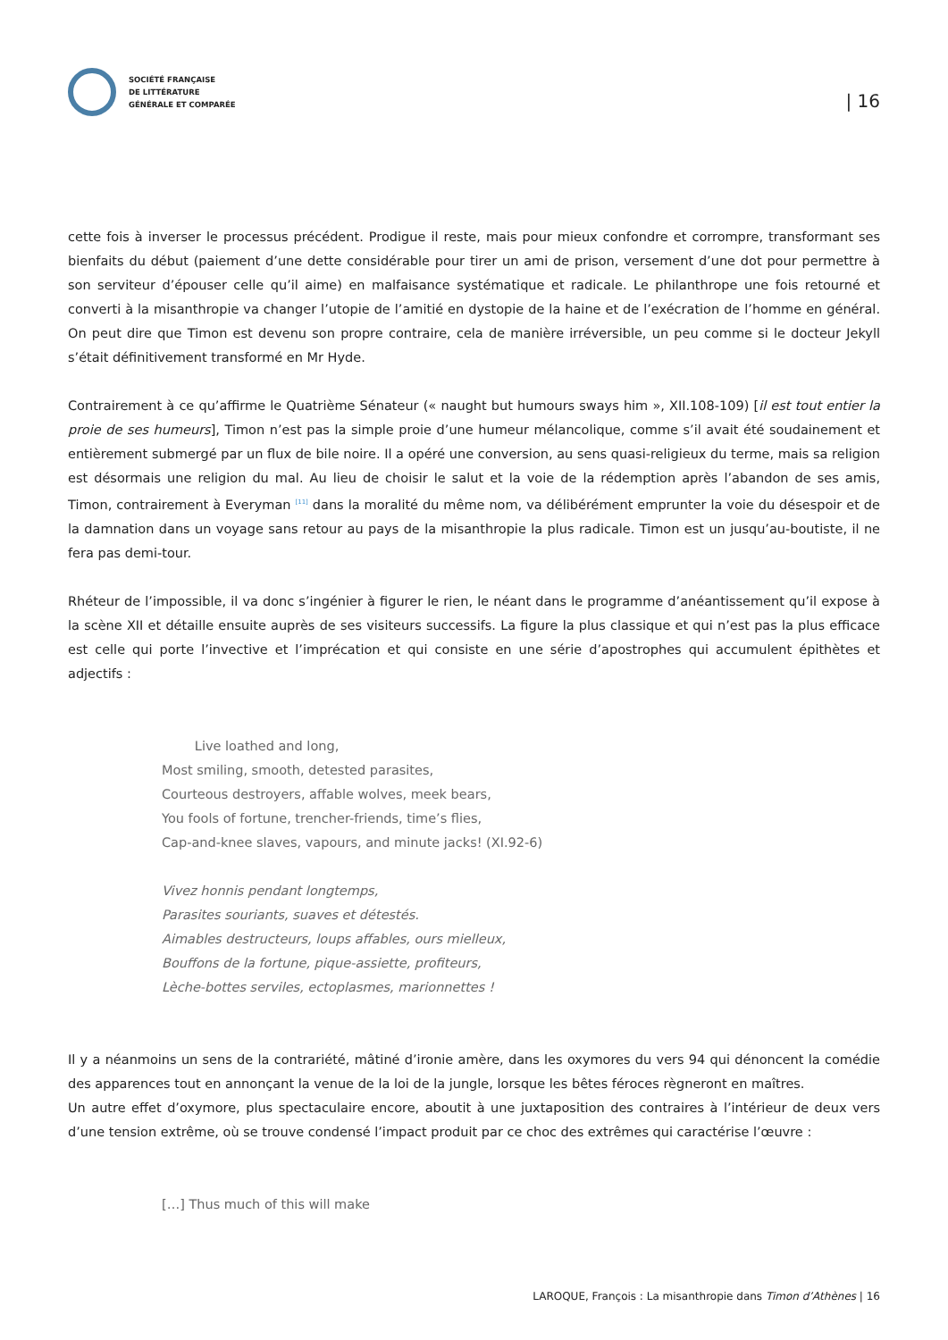SOCIÉTÉ FRANÇAISE
DE LITTÉRATURE
GÉNÉRALE ET COMPARÉE
| 16
cette fois à inverser le processus précédent. Prodigue il reste, mais pour mieux confondre et corrompre, transformant ses bienfaits du début (paiement d’une dette considérable pour tirer un ami de prison, versement d’une dot pour permettre à son serviteur d’épouser celle qu’il aime) en malfaisance systématique et radicale. Le philanthrope une fois retourné et converti à la misanthropie va changer l’utopie de l’amitié en dystopie de la haine et de l’exécration de l’homme en général. On peut dire que Timon est devenu son propre contraire, cela de manière irréversible, un peu comme si le docteur Jekyll s’était définitivement transformé en Mr Hyde.
Contrairement à ce qu’affirme le Quatrième Sénateur (« naught but humours sways him », XII.108-109) [il est tout entier la proie de ses humeurs], Timon n’est pas la simple proie d’une humeur mélancolique, comme s’il avait été soudainement et entièrement submergé par un flux de bile noire. Il a opéré une conversion, au sens quasi-religieux du terme, mais sa religion est désormais une religion du mal. Au lieu de choisir le salut et la voie de la rédemption après l’abandon de ses amis, Timon, contrairement à Everyman <sup>[11]</sup> dans la moralité du même nom, va délibérément emprunter la voie du désespoir et de la damnation dans un voyage sans retour au pays de la misanthropie la plus radicale. Timon est un jusqu’au-boutiste, il ne fera pas demi-tour.
Rhéteur de l’impossible, il va donc s’ingénier à figurer le rien, le néant dans le programme d’anéantissement qu’il expose à la scène XII et détaille ensuite auprès de ses visiteurs successifs. La figure la plus classique et qui n’est pas la plus efficace est celle qui porte l’invective et l’imprécation et qui consiste en une série d’apostrophes qui accumulent épithètes et adjectifs :
Live loathed and long,
Most smiling, smooth, detested parasites,
Courteous destroyers, affable wolves, meek bears,
You fools of fortune, trencher-friends, time’s flies,
Cap-and-knee slaves, vapours, and minute jacks! (XI.92-6)
Vivez honnis pendant longtemps,
Parasites souriants, suaves et détestés.
Aimables destructeurs, loups affables, ours mielleux,
Bouffons de la fortune, pique-assiette, profiteurs,
Lèche-bottes serviles, ectoplasmes, marionnettes !
Il y a néanmoins un sens de la contrariété, mâtiné d’ironie amère, dans les oxymores du vers 94 qui dénoncent la comédie des apparences tout en annonçant la venue de la loi de la jungle, lorsque les bêtes féroces règneront en maîtres.
Un autre effet d’oxymore, plus spectaculaire encore, aboutit à une juxtaposition des contraires à l’intérieur de deux vers d’une tension extrême, où se trouve condensé l’impact produit par ce choc des extrêmes qui caractérise l’œuvre :
[…] Thus much of this will make
LAROQUE, François : La misanthropie dans Timon d’Athènes | 16